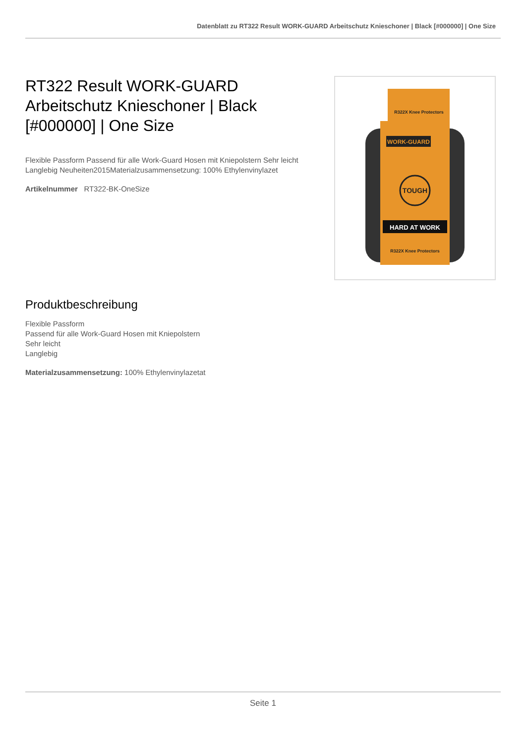Datenblatt zu RT322 Result WORK-GUARD Arbeitschutz Knieschoner | Black [#000000] | One Size
RT322 Result WORK-GUARD Arbeitschutz Knieschoner | Black [#000000] | One Size
Flexible Passform Passend für alle Work-Guard Hosen mit Kniepolstern Sehr leicht Langlebig Neuheiten2015Materialzusammensetzung: 100% Ethylenvinylazet
Artikelnummer RT322-BK-OneSize
WORK-GUARD
HARD AT WORK
TOUGH
R322X Knee Protectors
R322X Knee Protectors
Produktbeschreibung
Flexible Passform
Passend für alle Work-Guard Hosen mit Kniepolstern
Sehr leicht
Langlebig
Materialzusammensetzung: 100% Ethylenvinylazetat
Seite 1